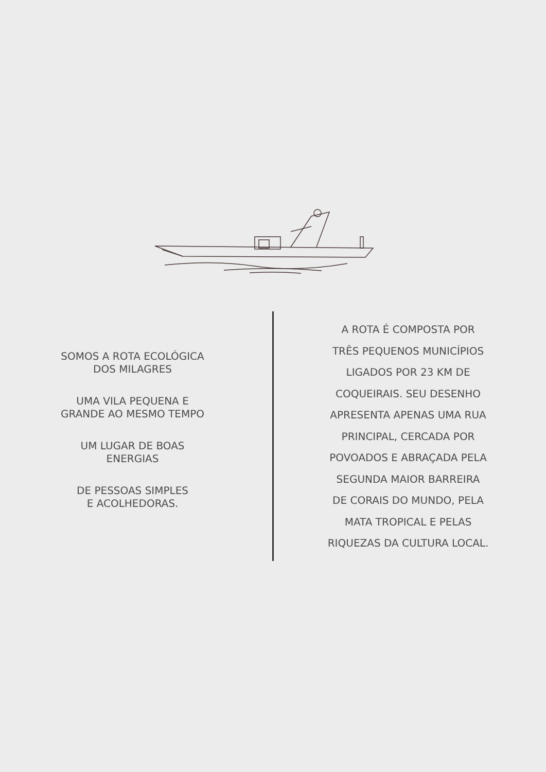SOMOS A ROTA ECOLÓGICA
DOS MILAGRES
UMA VILA PEQUENA E
GRANDE AO MESMO TEMPO
UM LUGAR DE BOAS
ENERGIAS
DE PESSOAS SIMPLES
E ACOLHEDORAS.
A ROTA É COMPOSTA POR
TRÊS PEQUENOS MUNICÍPIOS
LIGADOS POR 23 KM DE
COQUEIRAIS. SEU DESENHO
APRESENTA APENAS UMA RUA
PRINCIPAL, CERCADA POR
POVOADOS E ABRAÇADA PELA
SEGUNDA MAIOR BARREIRA
DE CORAIS DO MUNDO, PELA
MATA TROPICAL E PELAS
RIQUEZAS DA CULTURA LOCAL.